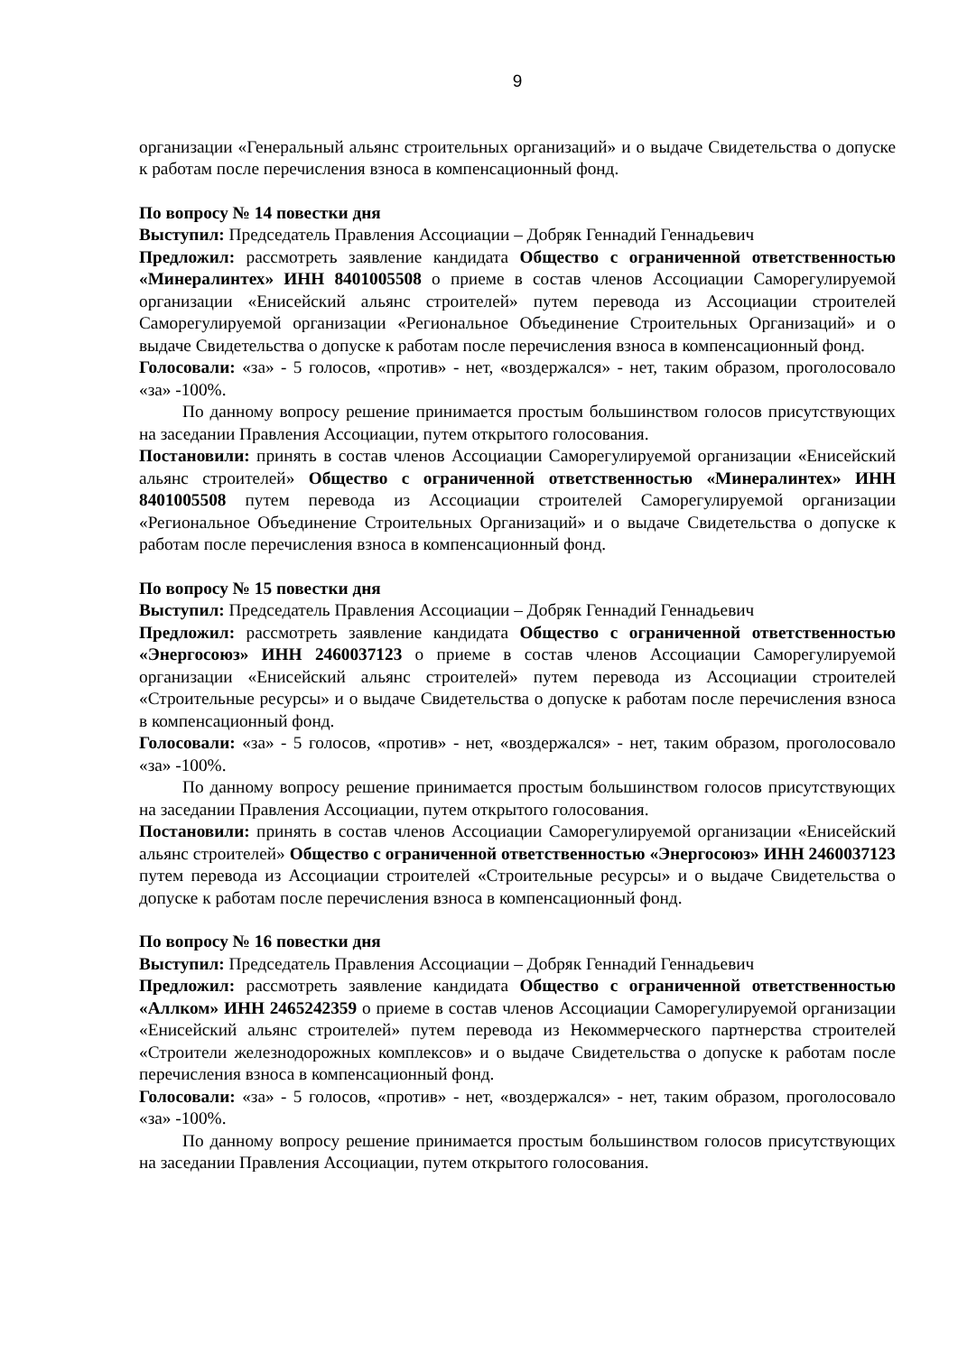9
организации «Генеральный альянс строительных организаций» и о выдаче Свидетельства о допуске к работам после перечисления взноса в компенсационный фонд.
По вопросу № 14 повестки дня
Выступил: Председатель Правления Ассоциации – Добряк Геннадий Геннадьевич
Предложил: рассмотреть заявление кандидата Общество с ограниченной ответственностью «Минералинтех» ИНН 8401005508 о приеме в состав членов Ассоциации Саморегулируемой организации «Енисейский альянс строителей» путем перевода из Ассоциации строителей Саморегулируемой организации «Региональное Объединение Строительных Организаций» и о выдаче Свидетельства о допуске к работам после перечисления взноса в компенсационный фонд.
Голосовали: «за» - 5 голосов, «против» - нет, «воздержался» - нет, таким образом, проголосовало «за» -100%.
По данному вопросу решение принимается простым большинством голосов присутствующих на заседании Правления Ассоциации, путем открытого голосования.
Постановили: принять в состав членов Ассоциации Саморегулируемой организации «Енисейский альянс строителей» Общество с ограниченной ответственностью «Минералинтех» ИНН 8401005508 путем перевода из Ассоциации строителей Саморегулируемой организации «Региональное Объединение Строительных Организаций» и о выдаче Свидетельства о допуске к работам после перечисления взноса в компенсационный фонд.
По вопросу № 15 повестки дня
Выступил: Председатель Правления Ассоциации – Добряк Геннадий Геннадьевич
Предложил: рассмотреть заявление кандидата Общество с ограниченной ответственностью «Энергосоюз» ИНН 2460037123 о приеме в состав членов Ассоциации Саморегулируемой организации «Енисейский альянс строителей» путем перевода из Ассоциации строителей «Строительные ресурсы» и о выдаче Свидетельства о допуске к работам после перечисления взноса в компенсационный фонд.
Голосовали: «за» - 5 голосов, «против» - нет, «воздержался» - нет, таким образом, проголосовало «за» -100%.
По данному вопросу решение принимается простым большинством голосов присутствующих на заседании Правления Ассоциации, путем открытого голосования.
Постановили: принять в состав членов Ассоциации Саморегулируемой организации «Енисейский альянс строителей» Общество с ограниченной ответственностью «Энергосоюз» ИНН 2460037123 путем перевода из Ассоциации строителей «Строительные ресурсы» и о выдаче Свидетельства о допуске к работам после перечисления взноса в компенсационный фонд.
По вопросу № 16 повестки дня
Выступил: Председатель Правления Ассоциации – Добряк Геннадий Геннадьевич
Предложил: рассмотреть заявление кандидата Общество с ограниченной ответственностью «Аллком» ИНН 2465242359 о приеме в состав членов Ассоциации Саморегулируемой организации «Енисейский альянс строителей» путем перевода из Некоммерческого партнерства строителей «Строители железнодорожных комплексов» и о выдаче Свидетельства о допуске к работам после перечисления взноса в компенсационный фонд.
Голосовали: «за» - 5 голосов, «против» - нет, «воздержался» - нет, таким образом, проголосовало «за» -100%.
По данному вопросу решение принимается простым большинством голосов присутствующих на заседании Правления Ассоциации, путем открытого голосования.